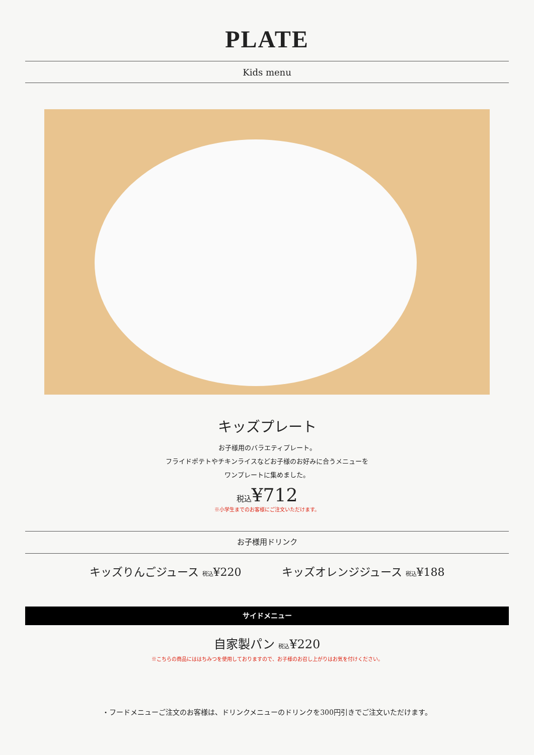PLATE
Kids menu
キッズプレート
お子様用のバラエティプレート。
フライドポテトやチキンライスなどお子様のお好みに合うメニューを
ワンプレートに集めました。
税込¥712
※小学生までのお客様にご注文いただけます。
お子様用ドリンク
キッズりんごジュース 税込¥220 キッズオレンジジュース 税込¥188
サイドメニュー
自家製パン 税込¥220
※こちらの商品にははちみつを使用しておりますので、お子様のお召し上がりはお気を付けください。
・フードメニューご注文のお客様は、ドリンクメニューのドリンクを300円引きでご注文いただけます。